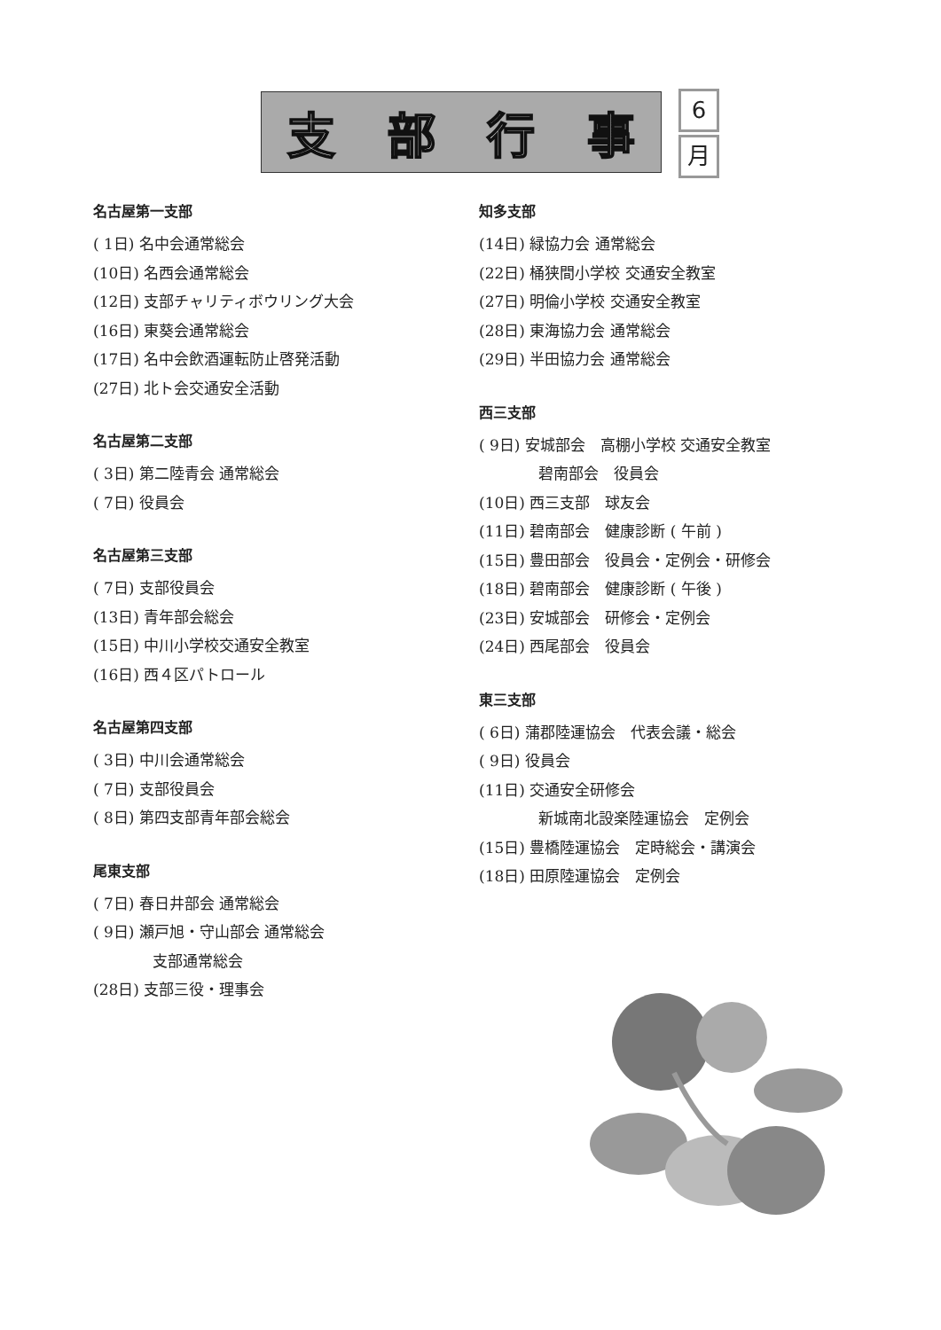支部行事
6
月
名古屋第一支部
( 1日) 名中会通常総会
(10日) 名西会通常総会
(12日) 支部チャリティボウリング大会
(16日) 東葵会通常総会
(17日) 名中会飲酒運転防止啓発活動
(27日) 北ト会交通安全活動
名古屋第二支部
( 3日) 第二陸青会 通常総会
( 7日) 役員会
名古屋第三支部
( 7日) 支部役員会
(13日) 青年部会総会
(15日) 中川小学校交通安全教室
(16日) 西４区パトロール
名古屋第四支部
( 3日) 中川会通常総会
( 7日) 支部役員会
( 8日) 第四支部青年部会総会
尾東支部
( 7日) 春日井部会 通常総会
( 9日) 瀬戸旭・守山部会 通常総会
支部通常総会
(28日) 支部三役・理事会
知多支部
(14日) 緑協力会 通常総会
(22日) 桶狭間小学校 交通安全教室
(27日) 明倫小学校 交通安全教室
(28日) 東海協力会 通常総会
(29日) 半田協力会 通常総会
西三支部
( 9日) 安城部会　高棚小学校 交通安全教室
碧南部会　役員会
(10日) 西三支部　球友会
(11日) 碧南部会　健康診断 ( 午前 )
(15日) 豊田部会　役員会・定例会・研修会
(18日) 碧南部会　健康診断 ( 午後 )
(23日) 安城部会　研修会・定例会
(24日) 西尾部会　役員会
東三支部
( 6日) 蒲郡陸運協会　代表会議・総会
( 9日) 役員会
(11日) 交通安全研修会
新城南北設楽陸運協会　定例会
(15日) 豊橋陸運協会　定時総会・講演会
(18日) 田原陸運協会　定例会